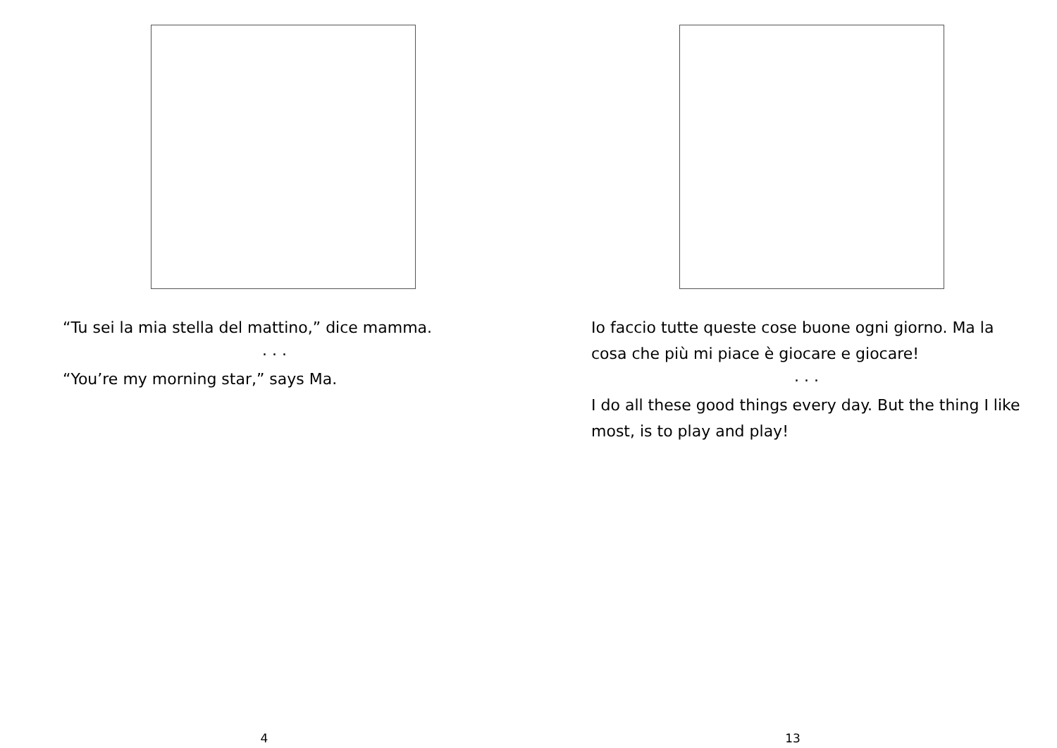“Tu sei la mia stella del mattino,” dice mamma.
. . .
“You’re my morning star,” says Ma.
4
Io faccio tutte queste cose buone ogni giorno. Ma la cosa che più mi piace è giocare e giocare!
. . .
I do all these good things every day. But the thing I like most, is to play and play!
13